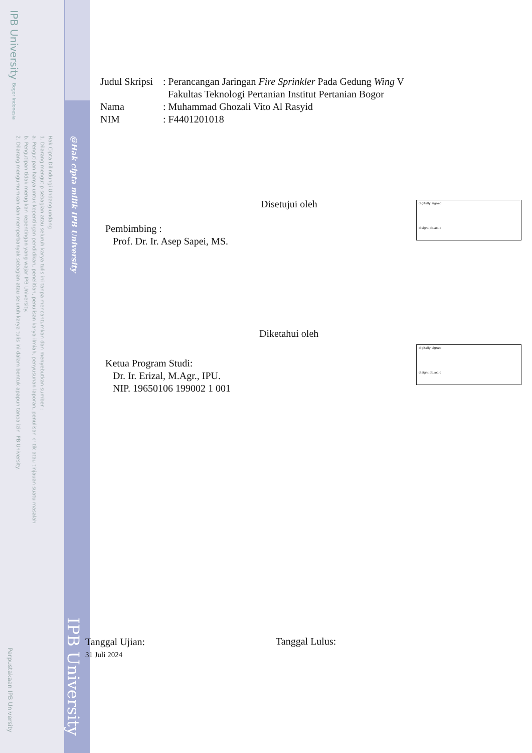IPB University Bogor Indonesia
Hak Cipta Dilindungi Undang-undang
1. Dilarang mengutip sebagian atau seluruh karya tulis ini tanpa mencantumkan dan menyebutkan sumber :
a. Pengutipan hanya untuk kepentingan pendidikan, penelitian, penulisan karya ilmiah, penyusunan laporan, penulisan kritik atau tinjauan suatu masalah
b. Pengutipan tidak merugikan kepentingan yang wajar IPB University.
2. Dilarang mengumumkan dan memperbanyak sebagian atau seluruh karya tulis ini dalam bentuk apapun tanpa izin IPB University.
@Hak cipta milik IPB University
IPB University
Perpustakaan IPB University
Judul Skripsi
: Perancangan Jaringan Fire Sprinkler Pada Gedung Wing V
Fakultas Teknologi Pertanian Institut Pertanian Bogor
Nama : Muhammad Ghozali Vito Al Rasyid
NIM : F4401201018
Disetujui oleh
Pembimbing :
Prof. Dr. Ir. Asep Sapei, MS.
digitally signed
disign.ipb.ac.id
Diketahui oleh
Ketua Program Studi:
Dr. Ir. Erizal, M.Agr., IPU.
NIP. 19650106 199002 1 001
digitally signed
disign.ipb.ac.id
Tanggal Ujian:
31 Juli 2024
Tanggal Lulus: